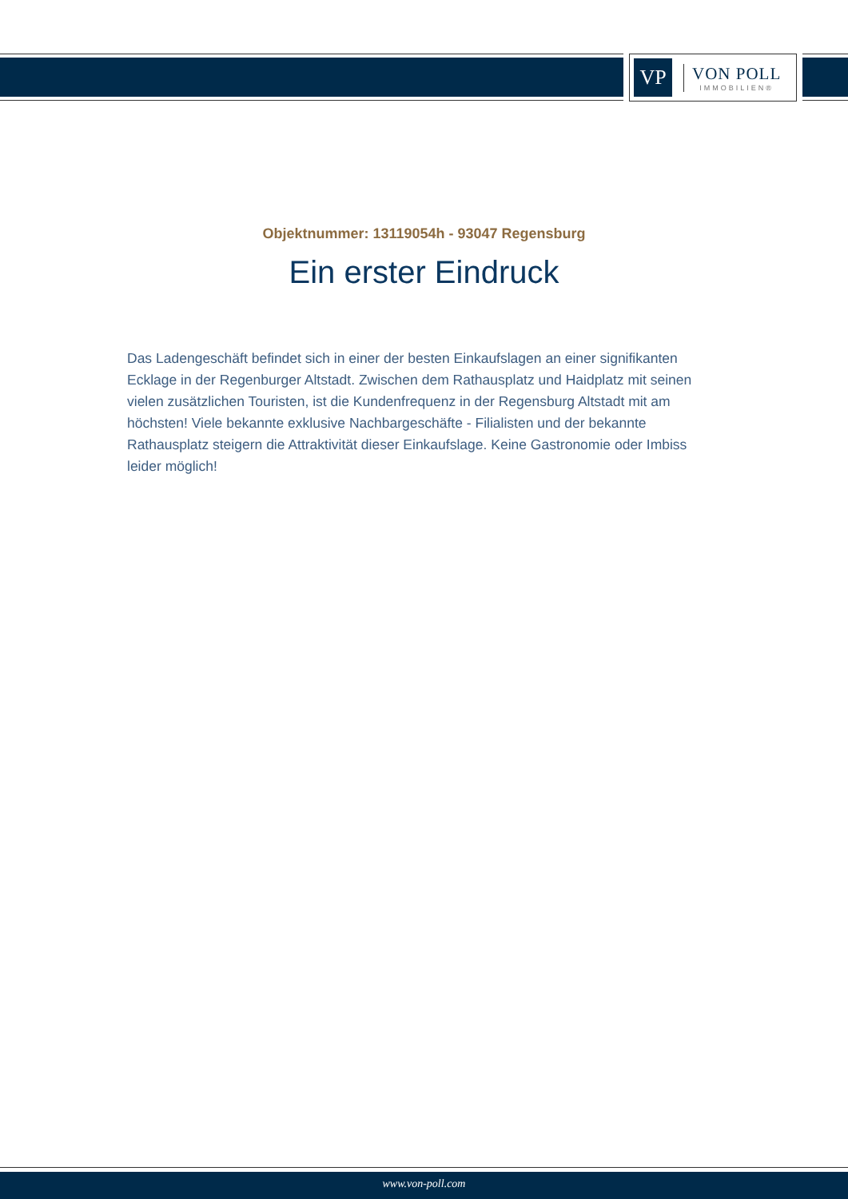VP
VON POLL
IMMOBILIEN®
Objektnummer: 13119054h - 93047 Regensburg
Ein erster Eindruck
Das Ladengeschäft befindet sich in einer der besten Einkaufslagen an einer signifikanten Ecklage in der Regenburger Altstadt. Zwischen dem Rathausplatz und Haidplatz mit seinen vielen zusätzlichen Touristen, ist die Kundenfrequenz in der Regensburg Altstadt mit am höchsten! Viele bekannte exklusive Nachbargeschäfte - Filialisten und der bekannte Rathausplatz steigern die Attraktivität dieser Einkaufslage. Keine Gastronomie oder Imbiss leider möglich!
www.von-poll.com